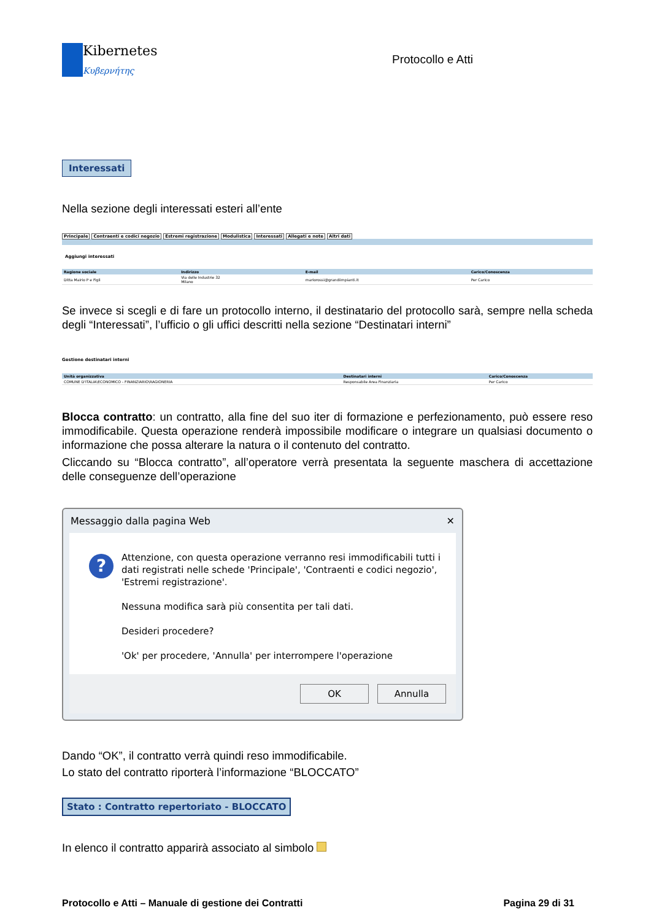Kibernetes
Κυβερνήτης
Protocollo e Atti
Interessati
Nella sezione degli interessati esteri all’ente
Principale Contraenti e codici negozio Estremi registrazione Modulistica Interessati Allegati e note Altri dati
Aggiungi interessati
| Ragione sociale | Indirizzo | E-mail | Carico/Conoscenza |
| --- | --- | --- | --- |
| Ditta Mairio P e Figli | Via delle Industrie 32 Milano | mariorossi@grandiimpianti.it | Per Carico |
Se invece si scegli e di fare un protocollo interno, il destinatario del protocollo sarà, sempre nella scheda degli “Interessati”, l’ufficio o gli uffici descritti nella sezione “Destinatari interni”
Gestione destinatari interni
| Unità organizzativa | Destinatari interni | Carico/Conoscenza |
| --- | --- | --- |
| COMUNE D'ITALIA\ECONOMICO - FINANZIARIO\RAGIONERIA | Responsabile Area Finanziaria | Per Carico |
Blocca contratto: un contratto, alla fine del suo iter di formazione e perfezionamento, può essere reso immodificabile. Questa operazione renderà impossibile modificare o integrare un qualsiasi documento o informazione che possa alterare la natura o il contenuto del contratto.
Cliccando su “Blocca contratto”, all’operatore verrà presentata la seguente maschera di accettazione delle conseguenze dell’operazione
Messaggio dalla pagina Web ✕
?
Attenzione, con questa operazione verranno resi immodificabili tutti i dati registrati nelle schede 'Principale', 'Contraenti e codici negozio', 'Estremi registrazione'.
Nessuna modifica sarà più consentita per tali dati.
Desideri procedere?
'Ok' per procedere, 'Annulla' per interrompere l'operazione
OK Annulla
Dando “OK”, il contratto verrà quindi reso immodificabile.
Lo stato del contratto riporterà l’informazione “BLOCCATO”
Stato : Contratto repertoriato - BLOCCATO
In elenco il contratto apparirà associato al simbolo
Protocollo e Atti – Manuale di gestione dei Contratti Pagina 29 di 31